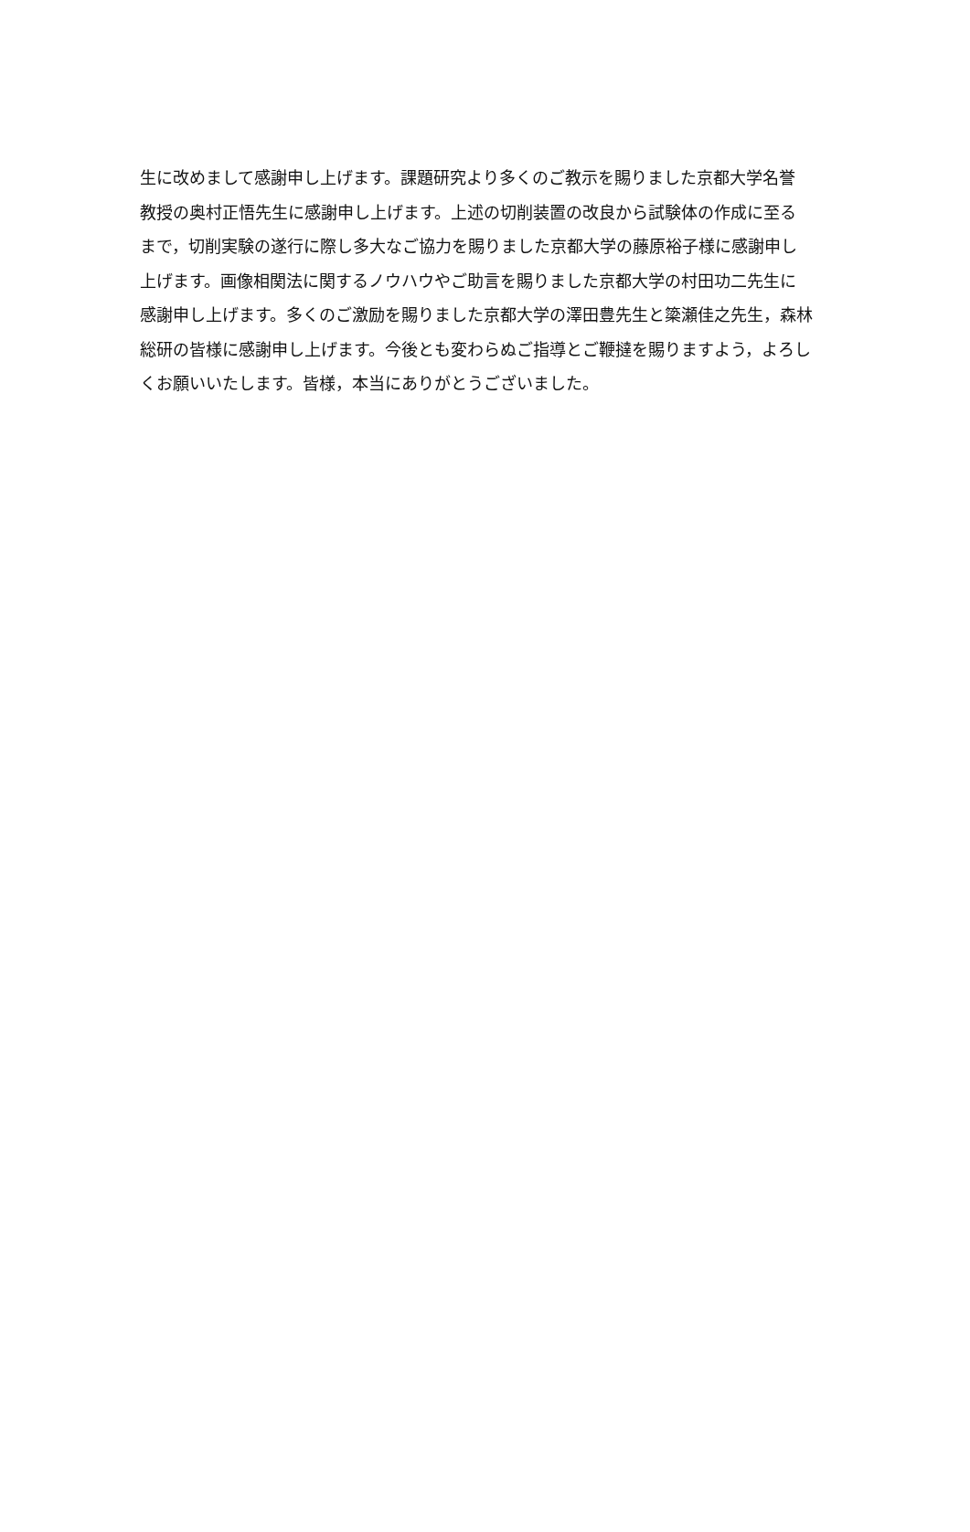生に改めまして感謝申し上げます。課題研究より多くのご教示を賜りました京都大学名誉
教授の奥村正悟先生に感謝申し上げます。上述の切削装置の改良から試験体の作成に至る
まで，切削実験の遂行に際し多大なご協力を賜りました京都大学の藤原裕子様に感謝申し
上げます。画像相関法に関するノウハウやご助言を賜りました京都大学の村田功二先生に
感謝申し上げます。多くのご激励を賜りました京都大学の澤田豊先生と簗瀬佳之先生，森林
総研の皆様に感謝申し上げます。今後とも変わらぬご指導とご鞭撻を賜りますよう，よろし
くお願いいたします。皆様，本当にありがとうございました。